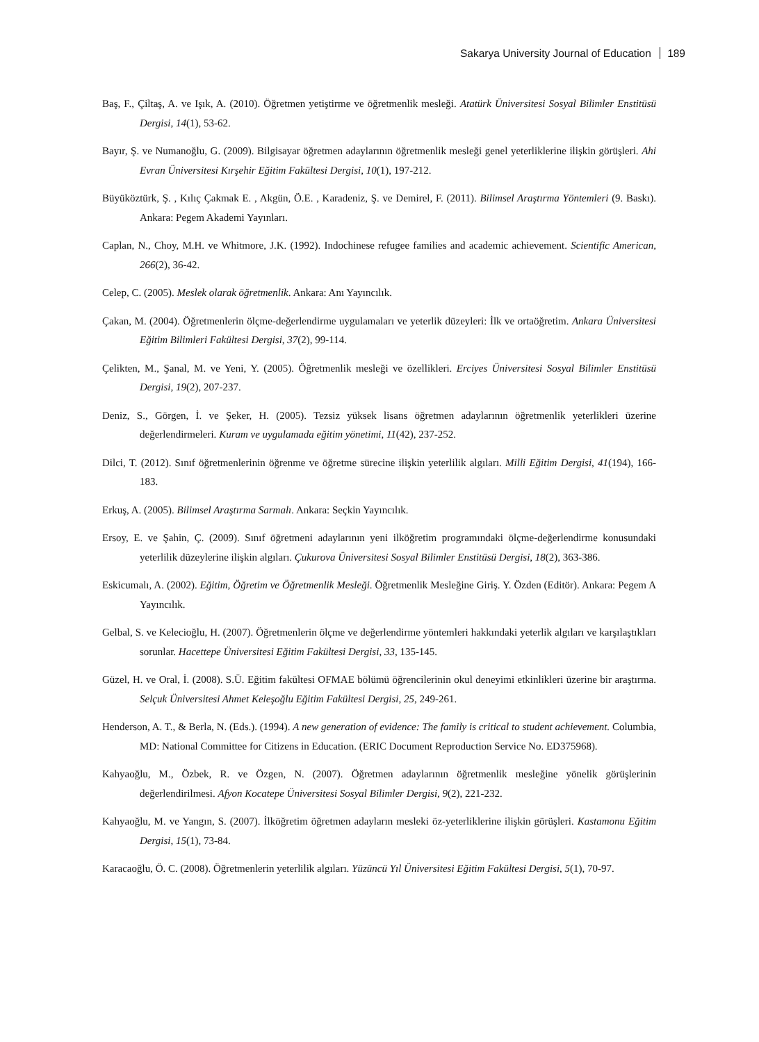Sakarya University Journal of Education 189
Baş, F., Çiltaş, A. ve Işık, A. (2010). Öğretmen yetiştirme ve öğretmenlik mesleği. Atatürk Üniversitesi Sosyal Bilimler Enstitüsü Dergisi, 14(1), 53-62.
Bayır, Ş. ve Numanoğlu, G. (2009). Bilgisayar öğretmen adaylarının öğretmenlik mesleği genel yeterliklerine ilişkin görüşleri. Ahi Evran Üniversitesi Kırşehir Eğitim Fakültesi Dergisi, 10(1), 197-212.
Büyüköztürk, Ş. , Kılıç Çakmak E. , Akgün, Ö.E. , Karadeniz, Ş. ve Demirel, F. (2011). Bilimsel Araştırma Yöntemleri (9. Baskı). Ankara: Pegem Akademi Yayınları.
Caplan, N., Choy, M.H. ve Whitmore, J.K. (1992). Indochinese refugee families and academic achievement. Scientific American, 266(2), 36-42.
Celep, C. (2005). Meslek olarak öğretmenlik. Ankara: Anı Yayıncılık.
Çakan, M. (2004). Öğretmenlerin ölçme-değerlendirme uygulamaları ve yeterlik düzeyleri: İlk ve ortaöğretim. Ankara Üniversitesi Eğitim Bilimleri Fakültesi Dergisi, 37(2), 99-114.
Çelikten, M., Şanal, M. ve Yeni, Y. (2005). Öğretmenlik mesleği ve özellikleri. Erciyes Üniversitesi Sosyal Bilimler Enstitüsü Dergisi, 19(2), 207-237.
Deniz, S., Görgen, İ. ve Şeker, H. (2005). Tezsiz yüksek lisans öğretmen adaylarının öğretmenlik yeterlikleri üzerine değerlendirmeleri. Kuram ve uygulamada eğitim yönetimi, 11(42), 237-252.
Dilci, T. (2012). Sınıf öğretmenlerinin öğrenme ve öğretme sürecine ilişkin yeterlilik algıları. Milli Eğitim Dergisi, 41(194), 166-183.
Erkuş, A. (2005). Bilimsel Araştırma Sarmalı. Ankara: Seçkin Yayıncılık.
Ersoy, E. ve Şahin, Ç. (2009). Sınıf öğretmeni adaylarının yeni ilköğretim programındaki ölçme-değerlendirme konusundaki yeterlilik düzeylerine ilişkin algıları. Çukurova Üniversitesi Sosyal Bilimler Enstitüsü Dergisi, 18(2), 363-386.
Eskicumalı, A. (2002). Eğitim, Öğretim ve Öğretmenlik Mesleği. Öğretmenlik Mesleğine Giriş. Y. Özden (Editör). Ankara: Pegem A Yayıncılık.
Gelbal, S. ve Kelecioğlu, H. (2007). Öğretmenlerin ölçme ve değerlendirme yöntemleri hakkındaki yeterlik algıları ve karşılaştıkları sorunlar. Hacettepe Üniversitesi Eğitim Fakültesi Dergisi, 33, 135-145.
Güzel, H. ve Oral, İ. (2008). S.Ü. Eğitim fakültesi OFMAE bölümü öğrencilerinin okul deneyimi etkinlikleri üzerine bir araştırma. Selçuk Üniversitesi Ahmet Keleşoğlu Eğitim Fakültesi Dergisi, 25, 249-261.
Henderson, A. T., & Berla, N. (Eds.). (1994). A new generation of evidence: The family is critical to student achievement. Columbia, MD: National Committee for Citizens in Education. (ERIC Document Reproduction Service No. ED375968).
Kahyaoğlu, M., Özbek, R. ve Özgen, N. (2007). Öğretmen adaylarının öğretmenlik mesleğine yönelik görüşlerinin değerlendirilmesi. Afyon Kocatepe Üniversitesi Sosyal Bilimler Dergisi, 9(2), 221-232.
Kahyaoğlu, M. ve Yangın, S. (2007). İlköğretim öğretmen adayların mesleki öz-yeterliklerine ilişkin görüşleri. Kastamonu Eğitim Dergisi, 15(1), 73-84.
Karacaoğlu, Ö. C. (2008). Öğretmenlerin yeterlilik algıları. Yüzüncü Yıl Üniversitesi Eğitim Fakültesi Dergisi, 5(1), 70-97.